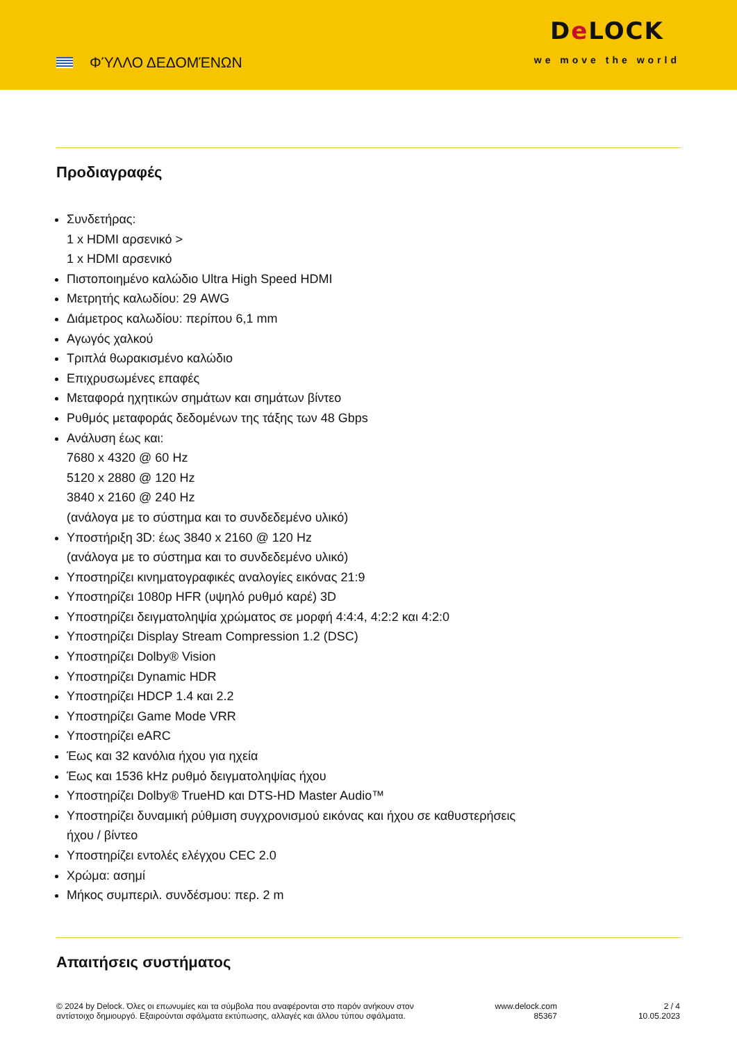ΦΎΛΛΟ ΔΕΔΟΜΈΝΩΝ
De LOCK
we move the world
Προδιαγραφές
Συνδετήρας:
1 x HDMI αρσενικό >
1 x HDMI αρσενικό
Πιστοποιημένο καλώδιο Ultra High Speed HDMI
Μετρητής καλωδίου: 29 AWG
Διάμετρος καλωδίου: περίπου 6,1 mm
Αγωγός χαλκού
Τριπλά θωρακισμένο καλώδιο
Επιχρυσωμένες επαφές
Μεταφορά ηχητικών σημάτων και σημάτων βίντεο
Ρυθμός μεταφοράς δεδομένων της τάξης των 48 Gbps
Ανάλυση έως και:
7680 x 4320 @ 60 Hz
5120 x 2880 @ 120 Hz
3840 x 2160 @ 240 Hz
(ανάλογα με το σύστημα και το συνδεδεμένο υλικό)
Υποστήριξη 3D: έως 3840 x 2160 @ 120 Hz
(ανάλογα με το σύστημα και το συνδεδεμένο υλικό)
Υποστηρίζει κινηματογραφικές αναλογίες εικόνας 21:9
Υποστηρίζει 1080p HFR (υψηλό ρυθμό καρέ) 3D
Υποστηρίζει δειγματοληψία χρώματος σε μορφή 4:4:4, 4:2:2 και 4:2:0
Υποστηρίζει Display Stream Compression 1.2 (DSC)
Υποστηρίζει Dolby® Vision
Υποστηρίζει Dynamic HDR
Υποστηρίζει HDCP 1.4 και 2.2
Υποστηρίζει Game Mode VRR
Υποστηρίζει eARC
Έως και 32 κανόλια ήχου για ηχεία
Έως και 1536 kHz ρυθμό δειγματοληψίας ήχου
Υποστηρίζει Dolby® TrueHD και DTS-HD Master Audio™
Υποστηρίζει δυναμική ρύθμιση συγχρονισμού εικόνας και ήχου σε καθυστερήσεις
ήχου / βίντεο
Υποστηρίζει εντολές ελέγχου CEC 2.0
Χρώμα: ασημί
Μήκος συμπεριλ. συνδέσμου: περ. 2 m
Απαιτήσεις συστήματος
© 2024 by Delock. Όλες οι επωνυμίες και τα σύμβολα που αναφέρονται στο παρόν ανήκουν στον
αντίστοιχο δημιουργό. Εξαιρούνται σφάλματα εκτύπωσης, αλλαγές και άλλου τύπου σφάλματα.
www.delock.com
85367
2 / 4
10.05.2023